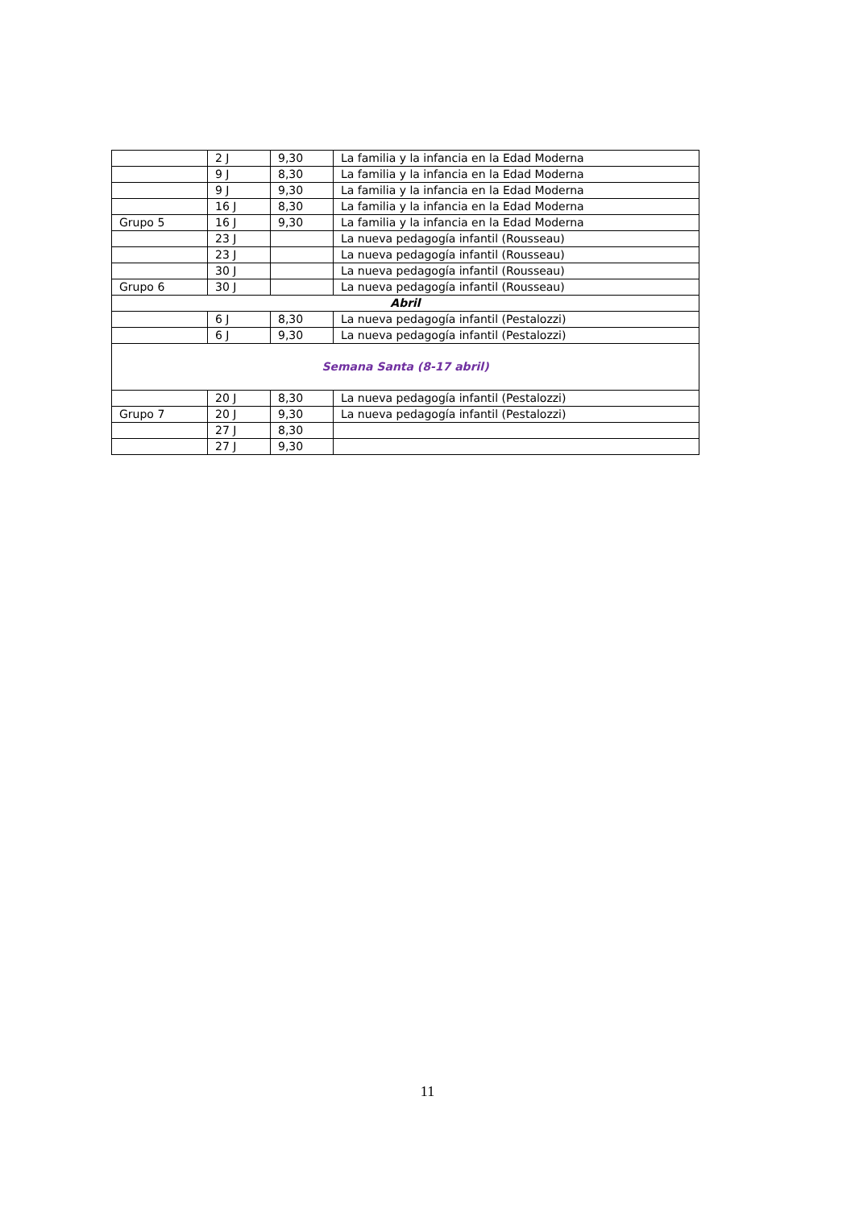| | 2 J | 9,30 | La familia y la infancia en la Edad Moderna |
| | 9 J | 8,30 | La familia y la infancia en la Edad Moderna |
| | 9 J | 9,30 | La familia y la infancia en la Edad Moderna |
| | 16 J | 8,30 | La familia y la infancia en la Edad Moderna |
| Grupo 5 | 16 J | 9,30 | La familia y la infancia en la Edad Moderna |
| | 23 J | | La nueva pedagogía infantil (Rousseau) |
| | 23 J | | La nueva pedagogía infantil (Rousseau) |
| | 30 J | | La nueva pedagogía infantil (Rousseau) |
| Grupo 6 | 30 J | | La nueva pedagogía infantil (Rousseau) |
| Abril | | | |
| | 6 J | 8,30 | La nueva pedagogía infantil (Pestalozzi) |
| | 6 J | 9,30 | La nueva pedagogía infantil (Pestalozzi) |
| Semana Santa (8-17 abril) | | | |
| | 20 J | 8,30 | La nueva pedagogía infantil (Pestalozzi) |
| Grupo 7 | 20 J | 9,30 | La nueva pedagogía infantil (Pestalozzi) |
| | 27 J | 8,30 | |
| | 27 J | 9,30 | |
11